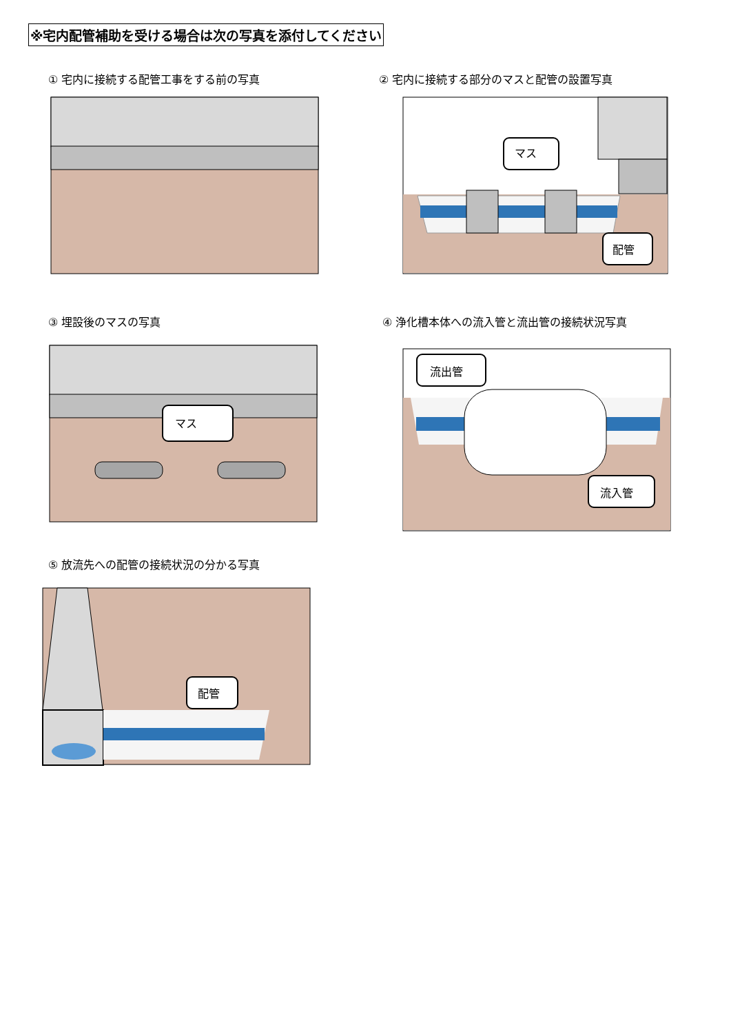※宅内配管補助を受ける場合は次の写真を添付してください
① 宅内に接続する配管工事をする前の写真
② 宅内に接続する部分のマスと配管の設置写真
③ 埋設後のマスの写真
④ 浄化槽本体への流入管と流出管の接続状況写真
⑤ 放流先への配管の接続状況の分かる写真
マス
配管
マス
流出管
流入管
配管